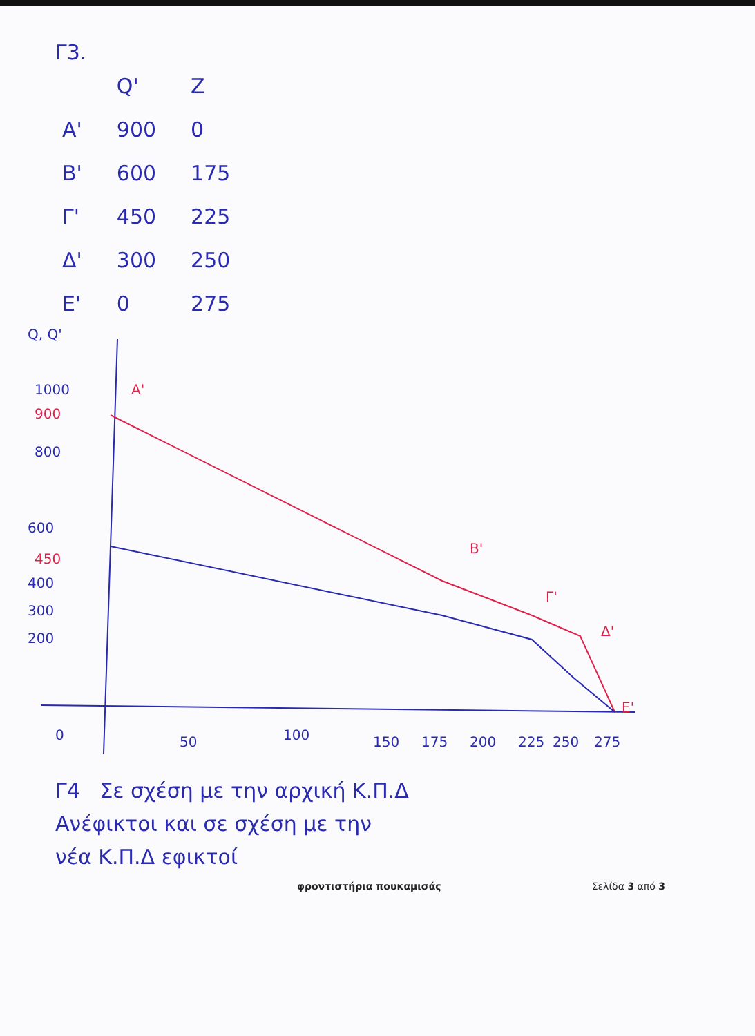Γ3.
| | Q' | Z |
| --- | --- | --- |
| A' | 900 | 0 |
| B' | 600 | 175 |
| Γ' | 450 | 225 |
| Δ' | 300 | 250 |
| E' | 0 | 275 |
Q, Q'
1000
900
800
600
450
400
300
200
0
50
100
150
175
200
225
250
275
A'
B'
Γ'
Δ'
E'
Γ4 Σε σχέση με την αρχική Κ.Π.Δ
Ανέφικτοι και σε σχέση με την
νέα Κ.Π.Δ εφικτοί
φροντιστήρια πουκαμισάς Σελίδα 3 από 3